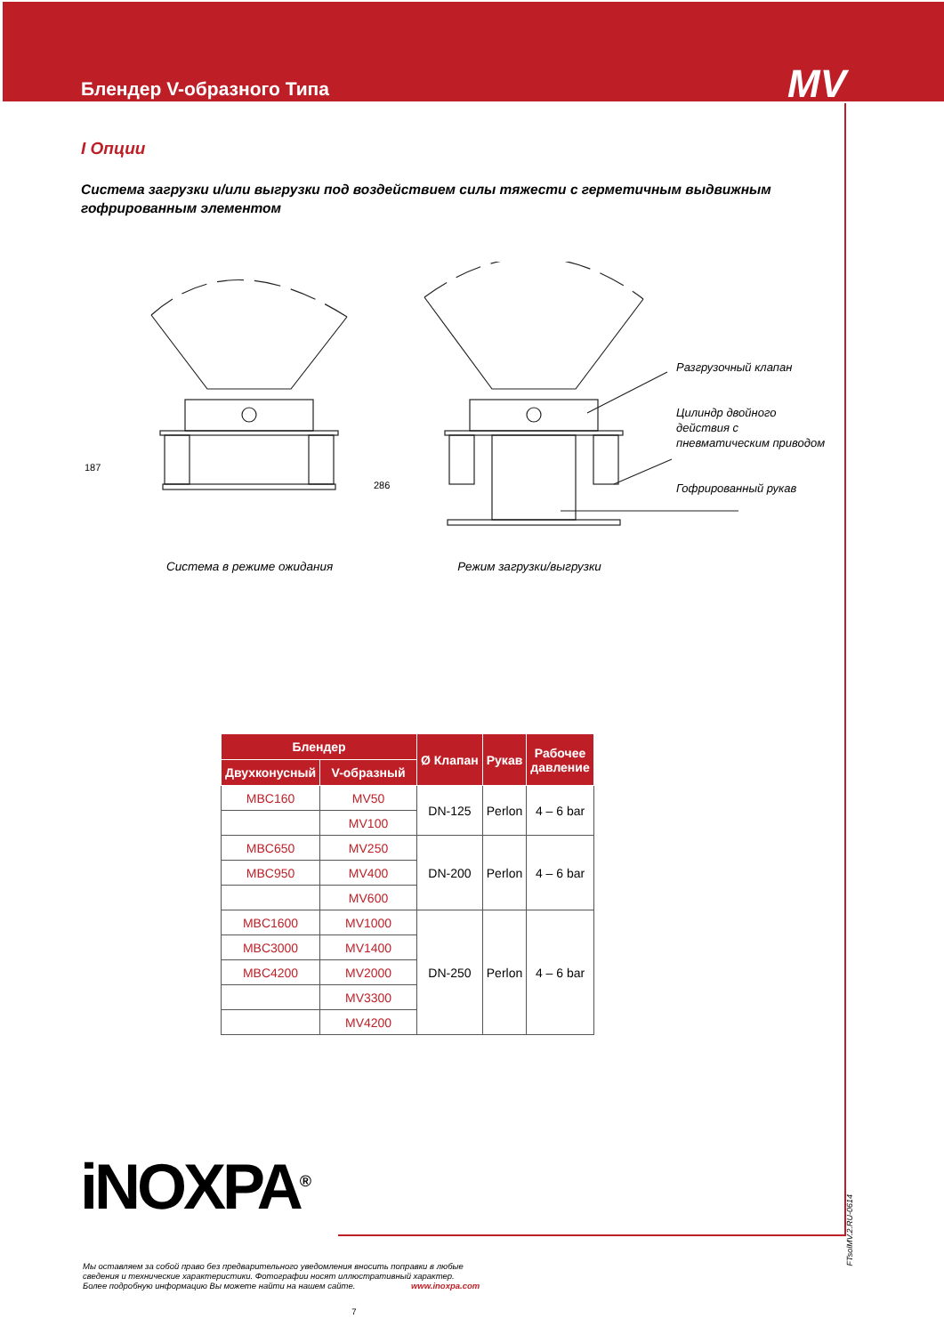Блендер V-образного Типа
MV
I Опции
Система загрузки и/или выгрузки под воздействием силы тяжести с герметичным выдвижным гофрированным элементом
Разгрузочный клапан
Цилиндр двойного
действия с
пневматическим приводом
Гофрированный рукав
187
286
Система в режиме ожидания Режим загрузки/выгрузки
| Блендер | | Ø Клапан | Рукав | Рабочее давление |
| --- | --- | --- | --- | --- |
| Двухконусный | V-образный | | | |
| MBC160 | MV50 | DN-125 | Perlon | 4 – 6 bar |
| | MV100 | | | |
| MBC650 | MV250 | DN-200 | Perlon | 4 – 6 bar |
| MBC950 | MV400 | | | |
| | MV600 | | | |
| MBC1600 | MV1000 | DN-250 | Perlon | 4 – 6 bar |
| MBC3000 | MV1400 | | | |
| MBC4200 | MV2000 | | | |
| | MV3300 | | | |
| | MV4200 | | | |
iNOXPA<sup>®</sup>
FTsolMV.2.RU-0614
Мы оставляем за собой право без предварительного уведомления вносить поправки в любые
сведения и технические характеристики. Фотографии носят иллюстративный характер.
Более подробную информацию Вы можете найти на нашем сайте. www.inoxpa.com
7